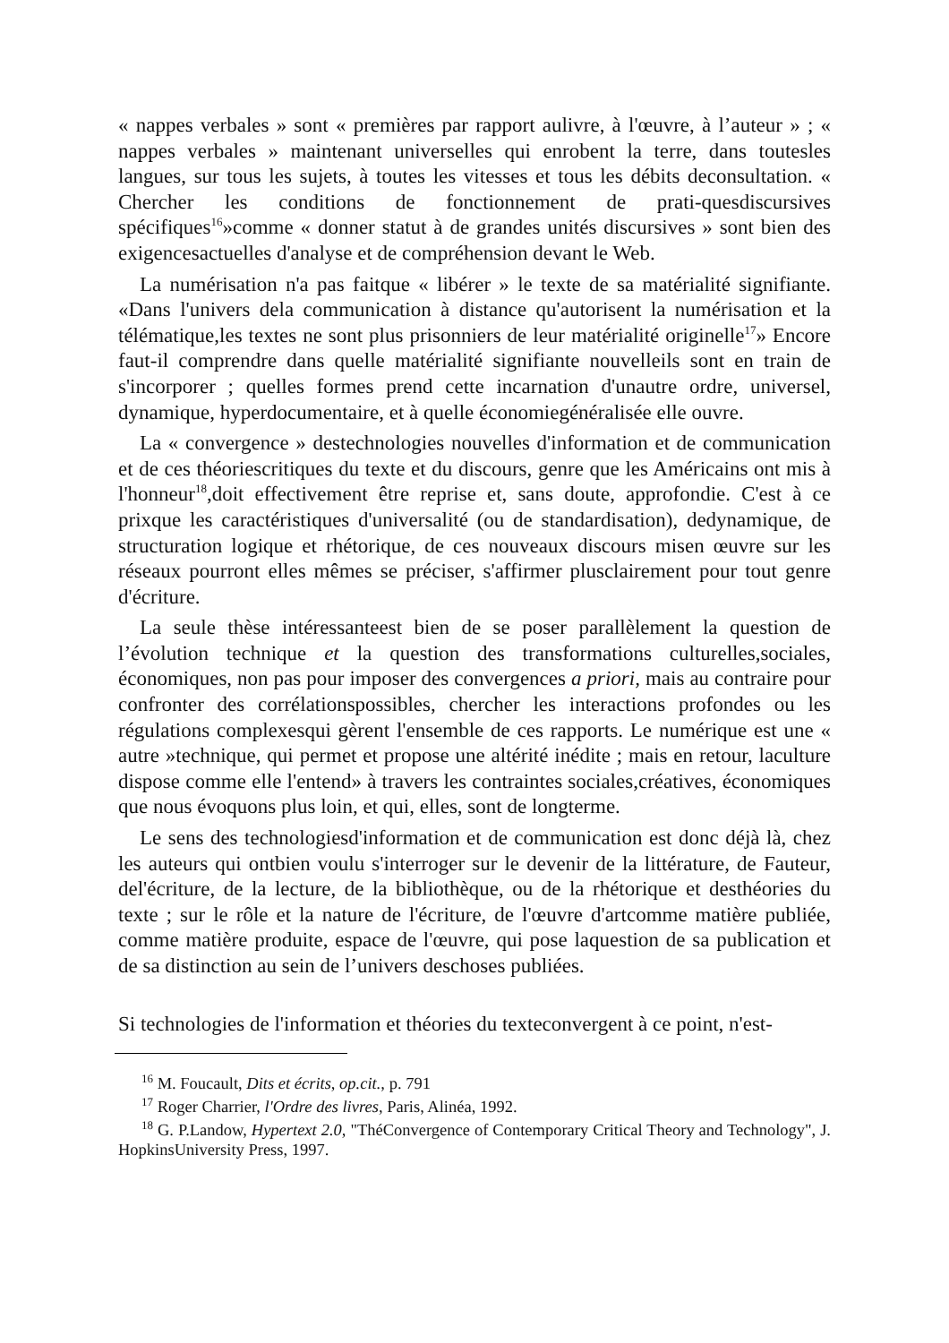« nappes verbales » sont « premières par rapport aulivre, à l'œuvre, à l’auteur » ; « nappes verbales » maintenant universelles qui enrobent la terre, dans toutesles langues, sur tous les sujets, à toutes les vitesses et tous les débits deconsultation. « Chercher les conditions de fonctionnement de prati-quesdiscursives spécifiques<sup>16</sup>»comme « donner statut à de grandes unités discursives » sont bien des exigencesactuelles d'analyse et de compréhension devant le Web.
La numérisation n'a pas faitque « libérer » le texte de sa matérialité signifiante. «Dans l'univers dela communication à distance qu'autorisent la numérisation et la télématique,les textes ne sont plus prisonniers de leur matérialité originelle<sup>17</sup>» Encore faut-il comprendre dans quelle matérialité signifiante nouvelleils sont en train de s'incorporer ; quelles formes prend cette incarnation d'unautre ordre, universel, dynamique, hyperdocumentaire, et à quelle économiegénéralisée elle ouvre.
La « convergence » destechnologies nouvelles d'information et de communication et de ces théoriescritiques du texte et du discours, genre que les Américains ont mis à l'honneur<sup>18</sup>,doit effectivement être reprise et, sans doute, approfondie. C'est à ce prixque les caractéristiques d'universalité (ou de standardisation), dedynamique, de structuration logique et rhétorique, de ces nouveaux discours misen œuvre sur les réseaux pourront elles mêmes se préciser, s'affirmer plusclairement pour tout genre d'écriture.
La seule thèse intéressanteest bien de se poser parallèlement la question de l’évolution technique et la question des transformations culturelles,sociales, économiques, non pas pour imposer des convergences a priori, mais au contraire pour confronter des corrélationspossibles, chercher les interactions profondes ou les régulations complexesqui gèrent l'ensemble de ces rapports. Le numérique est une « autre »technique, qui permet et propose une altérité inédite ; mais en retour, laculture dispose comme elle l'entend» à travers les contraintes sociales,créatives, économiques que nous évoquons plus loin, et qui, elles, sont de longterme.
Le sens des technologiesd'information et de communication est donc déjà là, chez les auteurs qui ontbien voulu s'interroger sur le devenir de la littérature, de Fauteur, del'écriture, de la lecture, de la bibliothèque, ou de la rhétorique et desthéories du texte ; sur le rôle et la nature de l'écriture, de l'œuvre d'artcomme matière publiée, comme matière produite, espace de l'œuvre, qui pose laquestion de sa publication et de sa distinction au sein de l’univers deschoses publiées.
Si technologies de l'information et théories du texteconvergent à ce point, n'est-
<sup>16</sup> M. Foucault, Dits et écrits, op.cit., p. 791
<sup>17</sup> Roger Charrier, l'Ordre des livres, Paris, Alinéa, 1992.
<sup>18</sup> G. P.Landow, Hypertext 2.0, "ThéConvergence of Contemporary Critical Theory and Technology", J. HopkinsUniversity Press, 1997.